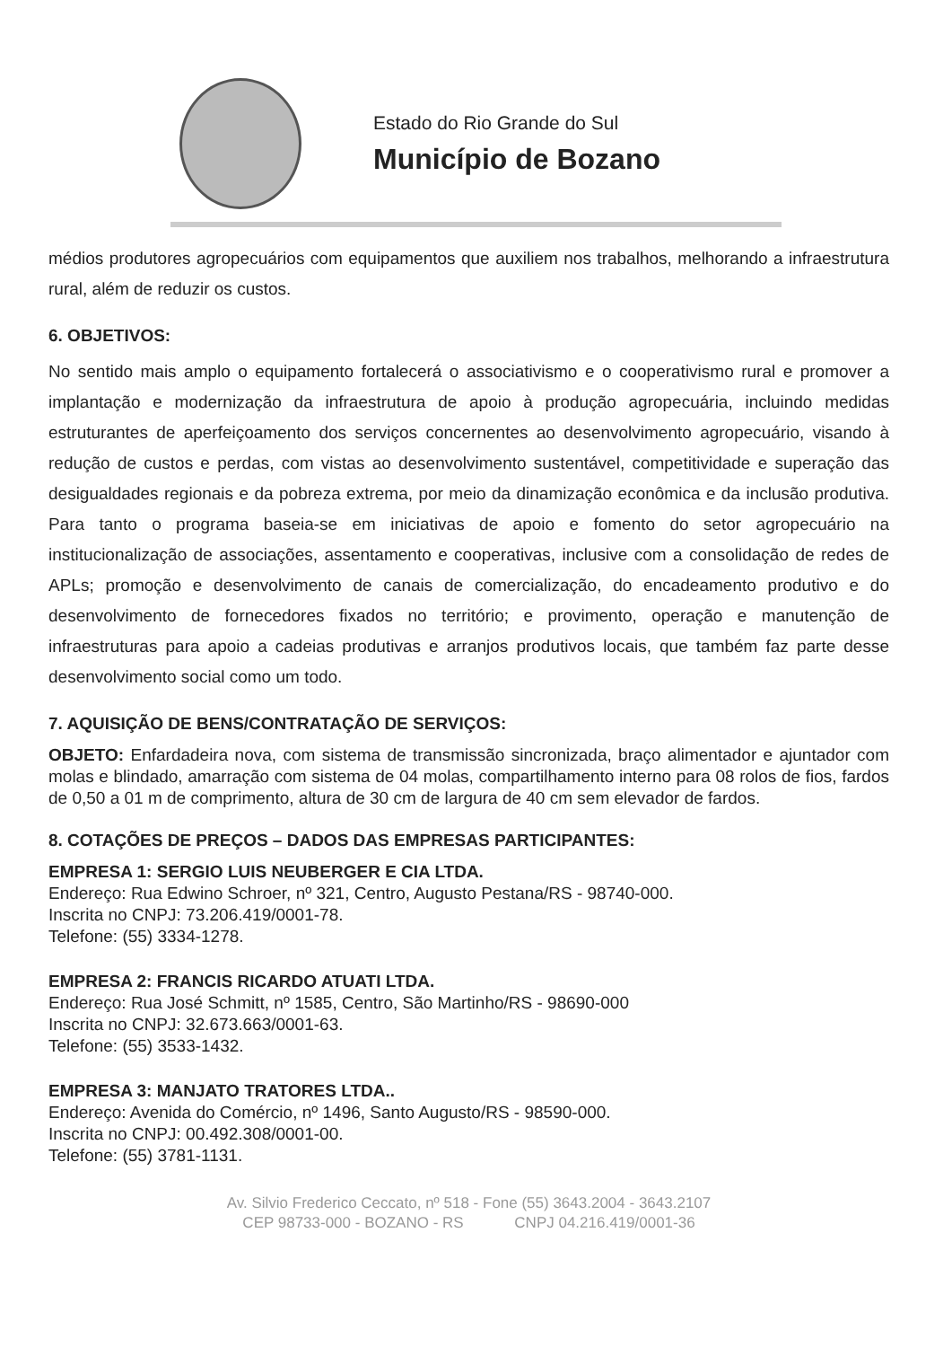Estado do Rio Grande do Sul
Município de Bozano
médios produtores agropecuários com equipamentos que auxiliem nos trabalhos, melhorando a infraestrutura rural, além de reduzir os custos.
6. OBJETIVOS:
No sentido mais amplo o equipamento fortalecerá o associativismo e o cooperativismo rural e promover a implantação e modernização da infraestrutura de apoio à produção agropecuária, incluindo medidas estruturantes de aperfeiçoamento dos serviços concernentes ao desenvolvimento agropecuário, visando à redução de custos e perdas, com vistas ao desenvolvimento sustentável, competitividade e superação das desigualdades regionais e da pobreza extrema, por meio da dinamização econômica e da inclusão produtiva. Para tanto o programa baseia-se em iniciativas de apoio e fomento do setor agropecuário na institucionalização de associações, assentamento e cooperativas, inclusive com a consolidação de redes de APLs; promoção e desenvolvimento de canais de comercialização, do encadeamento produtivo e do desenvolvimento de fornecedores fixados no território; e provimento, operação e manutenção de infraestruturas para apoio a cadeias produtivas e arranjos produtivos locais, que também faz parte desse desenvolvimento social como um todo.
7. AQUISIÇÃO DE BENS/CONTRATAÇÃO DE SERVIÇOS:
OBJETO: Enfardadeira nova, com sistema de transmissão sincronizada, braço alimentador e ajuntador com molas e blindado, amarração com sistema de 04 molas, compartilhamento interno para 08 rolos de fios, fardos de 0,50 a 01 m de comprimento, altura de 30 cm de largura de 40 cm sem elevador de fardos.
8. COTAÇÕES DE PREÇOS – DADOS DAS EMPRESAS PARTICIPANTES:
EMPRESA 1: SERGIO LUIS NEUBERGER E CIA LTDA.
Endereço: Rua Edwino Schroer, nº 321, Centro, Augusto Pestana/RS - 98740-000.
Inscrita no CNPJ: 73.206.419/0001-78.
Telefone: (55) 3334-1278.
EMPRESA 2: FRANCIS RICARDO ATUATI LTDA.
Endereço: Rua José Schmitt, nº 1585, Centro, São Martinho/RS - 98690-000
Inscrita no CNPJ: 32.673.663/0001-63.
Telefone: (55) 3533-1432.
EMPRESA 3: MANJATO TRATORES LTDA..
Endereço: Avenida do Comércio, nº 1496, Santo Augusto/RS - 98590-000.
Inscrita no CNPJ: 00.492.308/0001-00.
Telefone: (55) 3781-1131.
Av. Silvio Frederico Ceccato, nº 518 - Fone (55) 3643.2004 - 3643.2107
CEP 98733-000 - BOZANO - RS CNPJ 04.216.419/0001-36